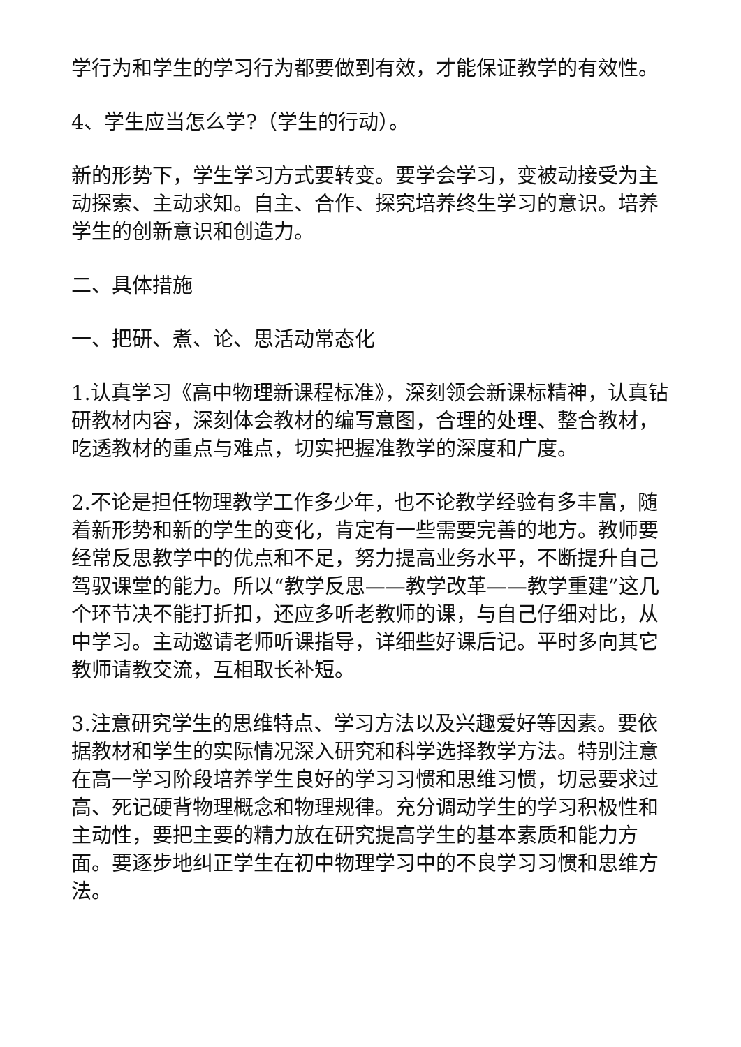学行为和学生的学习行为都要做到有效，才能保证教学的有效性。
4、学生应当怎么学?（学生的行动）。
新的形势下，学生学习方式要转变。要学会学习，变被动接受为主动探索、主动求知。自主、合作、探究培养终生学习的意识。培养学生的创新意识和创造力。
二、具体措施
一、把研、煮、论、思活动常态化
1.认真学习《高中物理新课程标准》，深刻领会新课标精神，认真钻研教材内容，深刻体会教材的编写意图，合理的处理、整合教材，吃透教材的重点与难点，切实把握准教学的深度和广度。
2.不论是担任物理教学工作多少年，也不论教学经验有多丰富，随着新形势和新的学生的变化，肯定有一些需要完善的地方。教师要经常反思教学中的优点和不足，努力提高业务水平，不断提升自己驾驭课堂的能力。所以“教学反思——教学改革——教学重建”这几个环节决不能打折扣，还应多听老教师的课，与自己仔细对比，从中学习。主动邀请老师听课指导，详细些好课后记。平时多向其它教师请教交流，互相取长补短。
3.注意研究学生的思维特点、学习方法以及兴趣爱好等因素。要依据教材和学生的实际情况深入研究和科学选择教学方法。特别注意在高一学习阶段培养学生良好的学习习惯和思维习惯，切忌要求过高、死记硬背物理概念和物理规律。充分调动学生的学习积极性和主动性，要把主要的精力放在研究提高学生的基本素质和能力方面。要逐步地纠正学生在初中物理学习中的不良学习习惯和思维方法。